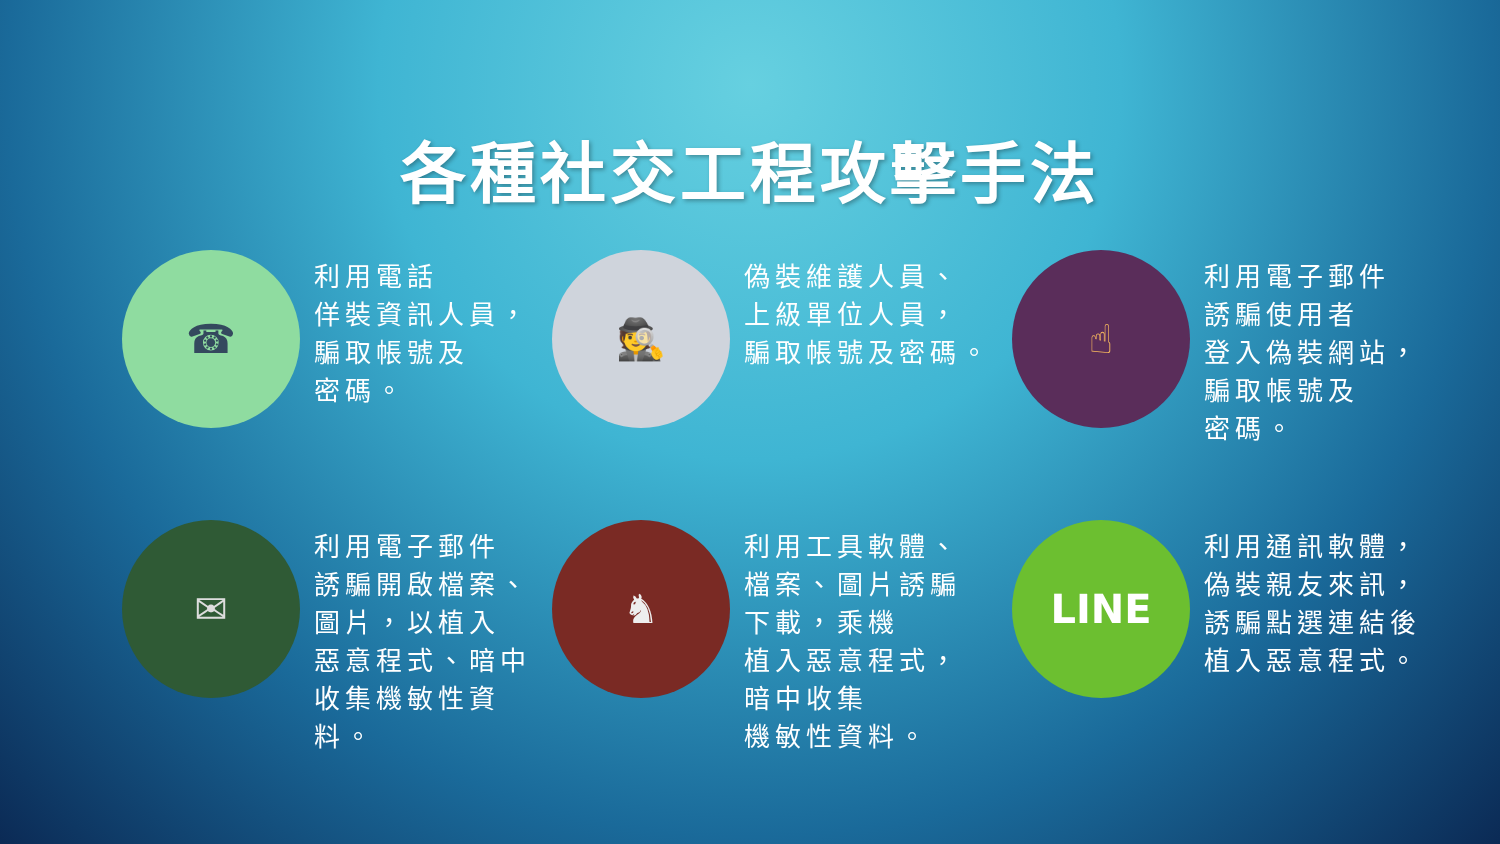各種社交工程攻擊手法
☎
利用電話
佯裝資訊人員，
騙取帳號及
密碼。
🕵
偽裝維護人員、
上級單位人員，
騙取帳號及密碼。
☝
利用電子郵件
誘騙使用者
登入偽裝網站，
騙取帳號及
密碼。
✉
利用電子郵件
誘騙開啟檔案、
圖片，以植入
惡意程式、暗中
收集機敏性資料。
♞
利用工具軟體、
檔案、圖片誘騙
下載，乘機
植入惡意程式，
暗中收集
機敏性資料。
LINE
利用通訊軟體，
偽裝親友來訊，
誘騙點選連結後
植入惡意程式。